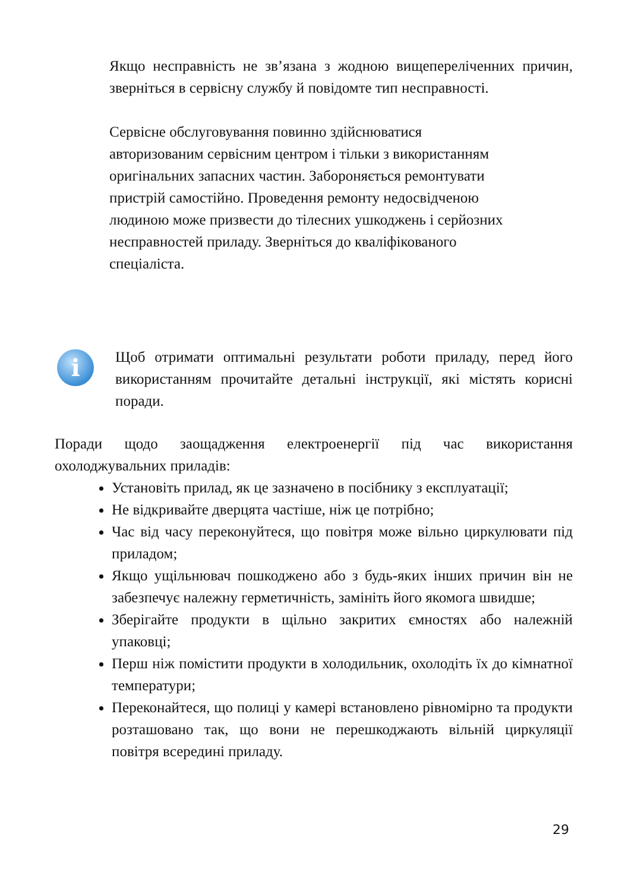Якщо несправність не зв’язана з жодною вищепереліченних причин, зверніться в сервісну службу й повідомте тип несправності.
Сервісне обслуговування повинно здійснюватися
авторизованим сервісним центром і тільки з використанням
оригінальних запасних частин. Забороняється ремонтувати
пристрій самостійно. Проведення ремонту недосвідченою
людиною може призвести до тілесних ушкоджень і серйозних
несправностей приладу. Зверніться до кваліфікованого
спеціаліста.
i
Щоб отримати оптимальні результати роботи приладу, перед його використанням прочитайте детальні інструкції, які містять корисні поради.
Поради щодо заощадження електроенергії під час використання охолоджувальних приладів:
Установіть прилад, як це зазначено в посібнику з експлуатації;
Не відкривайте дверцята частіше, ніж це потрібно;
Час від часу переконуйтеся, що повітря може вільно циркулювати під приладом;
Якщо ущільнювач пошкоджено або з будь-яких інших причин він не забезпечує належну герметичність, замініть його якомога швидше;
Зберігайте продукти в щільно закритих ємностях або належній упаковці;
Перш ніж помістити продукти в холодильник, охолодіть їх до кімнатної температури;
Переконайтеся, що полиці у камері встановлено рівномірно та продукти розташовано так, що вони не перешкоджають вільній циркуляції повітря всередині приладу.
29